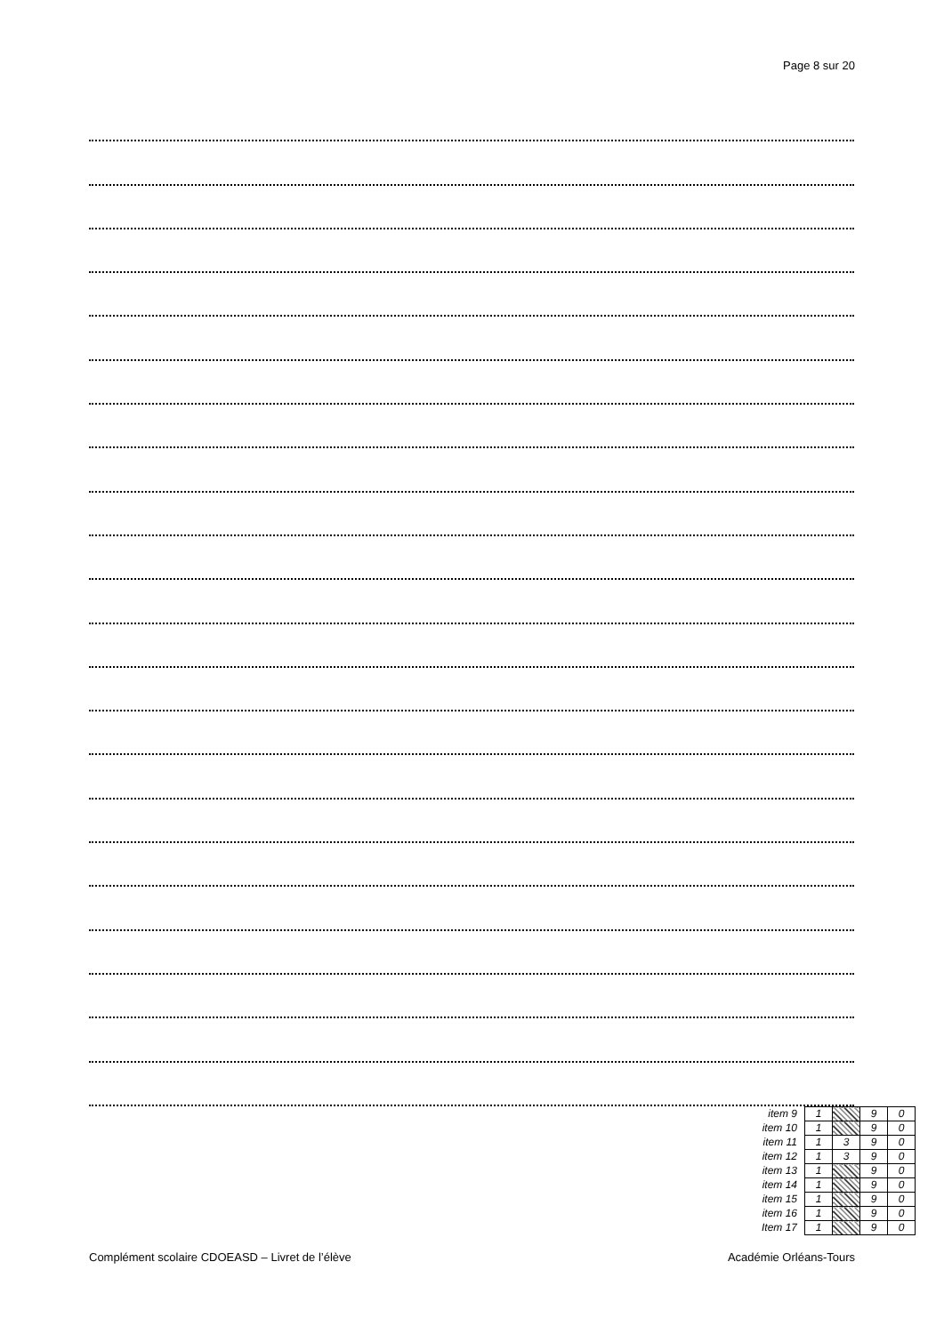Page 8 sur 20
| item 9 | 1 | | 9 | 0 |
| item 10 | 1 | | 9 | 0 |
| item 11 | 1 | 3 | 9 | 0 |
| item 12 | 1 | 3 | 9 | 0 |
| item 13 | 1 | | 9 | 0 |
| item 14 | 1 | | 9 | 0 |
| item 15 | 1 | | 9 | 0 |
| item 16 | 1 | | 9 | 0 |
| Item 17 | 1 | | 9 | 0 |
Complément scolaire CDOEASD – Livret de l’élève Académie Orléans-Tours